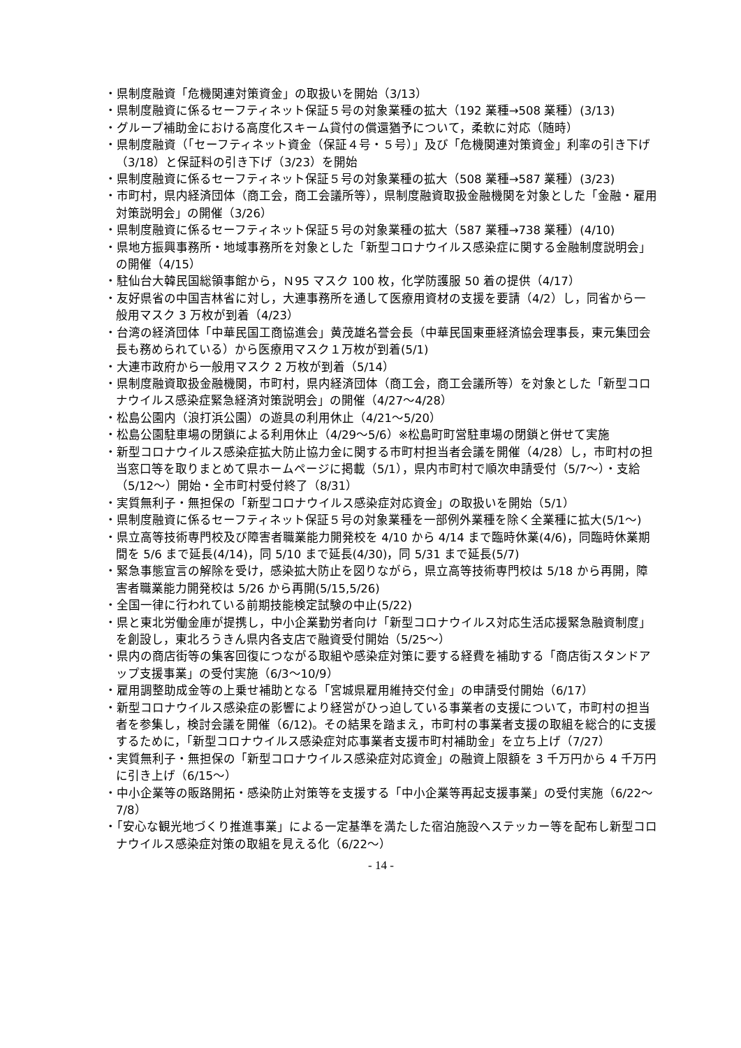・県制度融資「危機関連対策資金」の取扱いを開始（3/13）
・県制度融資に係るセーフティネット保証５号の対象業種の拡大（192 業種→508 業種）(3/13)
・グループ補助金における高度化スキーム貸付の償還猶予について，柔軟に対応（随時）
・県制度融資（「セーフティネット資金（保証４号・５号）」及び「危機関連対策資金」利率の引き下げ（3/18）と保証料の引き下げ（3/23）を開始
・県制度融資に係るセーフティネット保証５号の対象業種の拡大（508 業種→587 業種）(3/23)
・市町村，県内経済団体（商工会，商工会議所等），県制度融資取扱金融機関を対象とした「金融・雇用対策説明会」の開催（3/26）
・県制度融資に係るセーフティネット保証５号の対象業種の拡大（587 業種→738 業種）(4/10)
・県地方振興事務所・地域事務所を対象とした「新型コロナウイルス感染症に関する金融制度説明会」の開催（4/15）
・駐仙台大韓民国総領事館から，Ｎ95 マスク 100 枚，化学防護服 50 着の提供（4/17）
・友好県省の中国吉林省に対し，大連事務所を通して医療用資材の支援を要請（4/2）し，同省から一般用マスク 3 万枚が到着（4/23）
・台湾の経済団体「中華民国工商協進会」黄茂雄名誉会長（中華民国東亜経済協会理事長，東元集団会長も務められている）から医療用マスク１万枚が到着(5/1)
・大連市政府から一般用マスク 2 万枚が到着（5/14）
・県制度融資取扱金融機関，市町村，県内経済団体（商工会，商工会議所等）を対象とした「新型コロナウイルス感染症緊急経済対策説明会」の開催（4/27～4/28）
・松島公園内（浪打浜公園）の遊具の利用休止（4/21～5/20）
・松島公園駐車場の閉鎖による利用休止（4/29～5/6）※松島町町営駐車場の閉鎖と併せて実施
・新型コロナウイルス感染症拡大防止協力金に関する市町村担当者会議を開催（4/28）し，市町村の担当窓口等を取りまとめて県ホームページに掲載（5/1），県内市町村で順次申請受付（5/7～）・支給（5/12～）開始・全市町村受付終了（8/31）
・実質無利子・無担保の「新型コロナウイルス感染症対応資金」の取扱いを開始（5/1）
・県制度融資に係るセーフティネット保証５号の対象業種を一部例外業種を除く全業種に拡大(5/1～)
・県立高等技術専門校及び障害者職業能力開発校を 4/10 から 4/14 まで臨時休業(4/6)，同臨時休業期間を 5/6 まで延長(4/14)，同 5/10 まで延長(4/30)，同 5/31 まで延長(5/7)
・緊急事態宣言の解除を受け，感染拡大防止を図りながら，県立高等技術専門校は 5/18 から再開，障害者職業能力開発校は 5/26 から再開(5/15,5/26)
・全国一律に行われている前期技能検定試験の中止(5/22)
・県と東北労働金庫が提携し，中小企業勤労者向け「新型コロナウイルス対応生活応援緊急融資制度」を創設し，東北ろうきん県内各支店で融資受付開始（5/25～）
・県内の商店街等の集客回復につながる取組や感染症対策に要する経費を補助する「商店街スタンドアップ支援事業」の受付実施（6/3～10/9）
・雇用調整助成金等の上乗せ補助となる「宮城県雇用維持交付金」の申請受付開始（6/17）
・新型コロナウイルス感染症の影響により経営がひっ迫している事業者の支援について，市町村の担当者を参集し，検討会議を開催（6/12)。その結果を踏まえ，市町村の事業者支援の取組を総合的に支援するために，「新型コロナウイルス感染症対応事業者支援市町村補助金」を立ち上げ（7/27）
・実質無利子・無担保の「新型コロナウイルス感染症対応資金」の融資上限額を 3 千万円から 4 千万円に引き上げ（6/15～）
・中小企業等の販路開拓・感染防止対策等を支援する「中小企業等再起支援事業」の受付実施（6/22～7/8）
・「安心な観光地づくり推進事業」による一定基準を満たした宿泊施設へステッカー等を配布し新型コロナウイルス感染症対策の取組を見える化（6/22～）
- 14 -